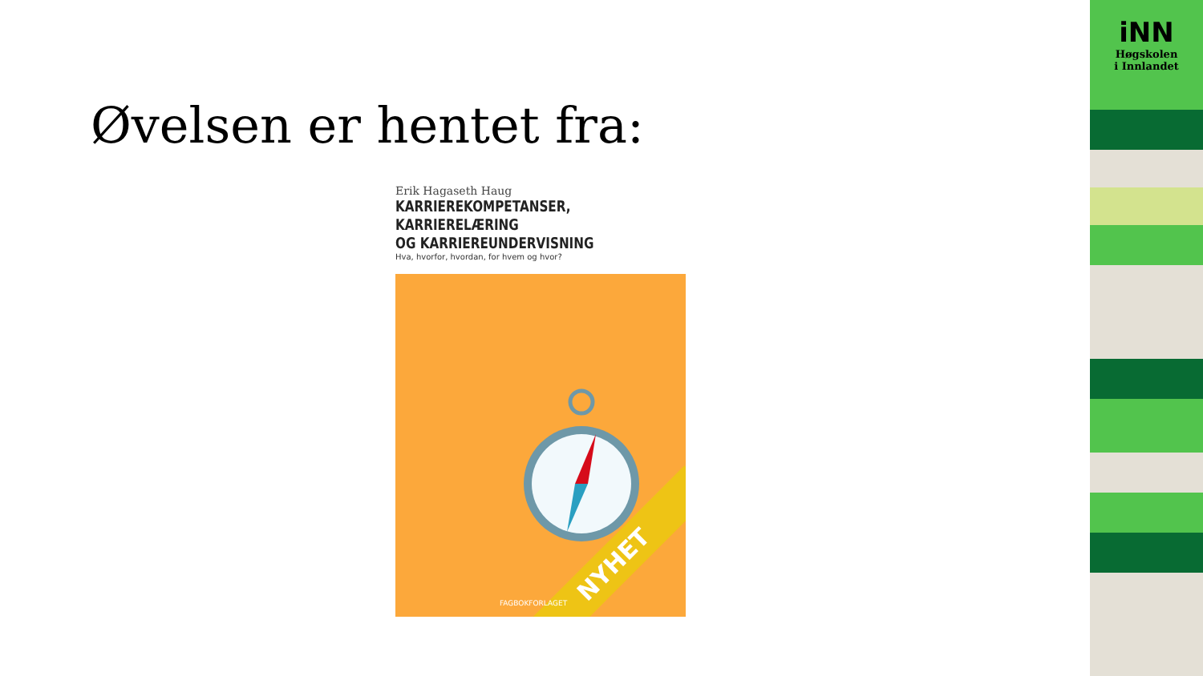Øvelsen er hentet fra:
Erik Hagaseth Haug
KARRIEREKOMPETANSER, KARRIERELÆRING
OG KARRIEREUNDERVISNING
Hva, hvorfor, hvordan, for hvem og hvor?
NYHET
FAGBOKFORLAGET
iNN
Høgskolen
i Innlandet